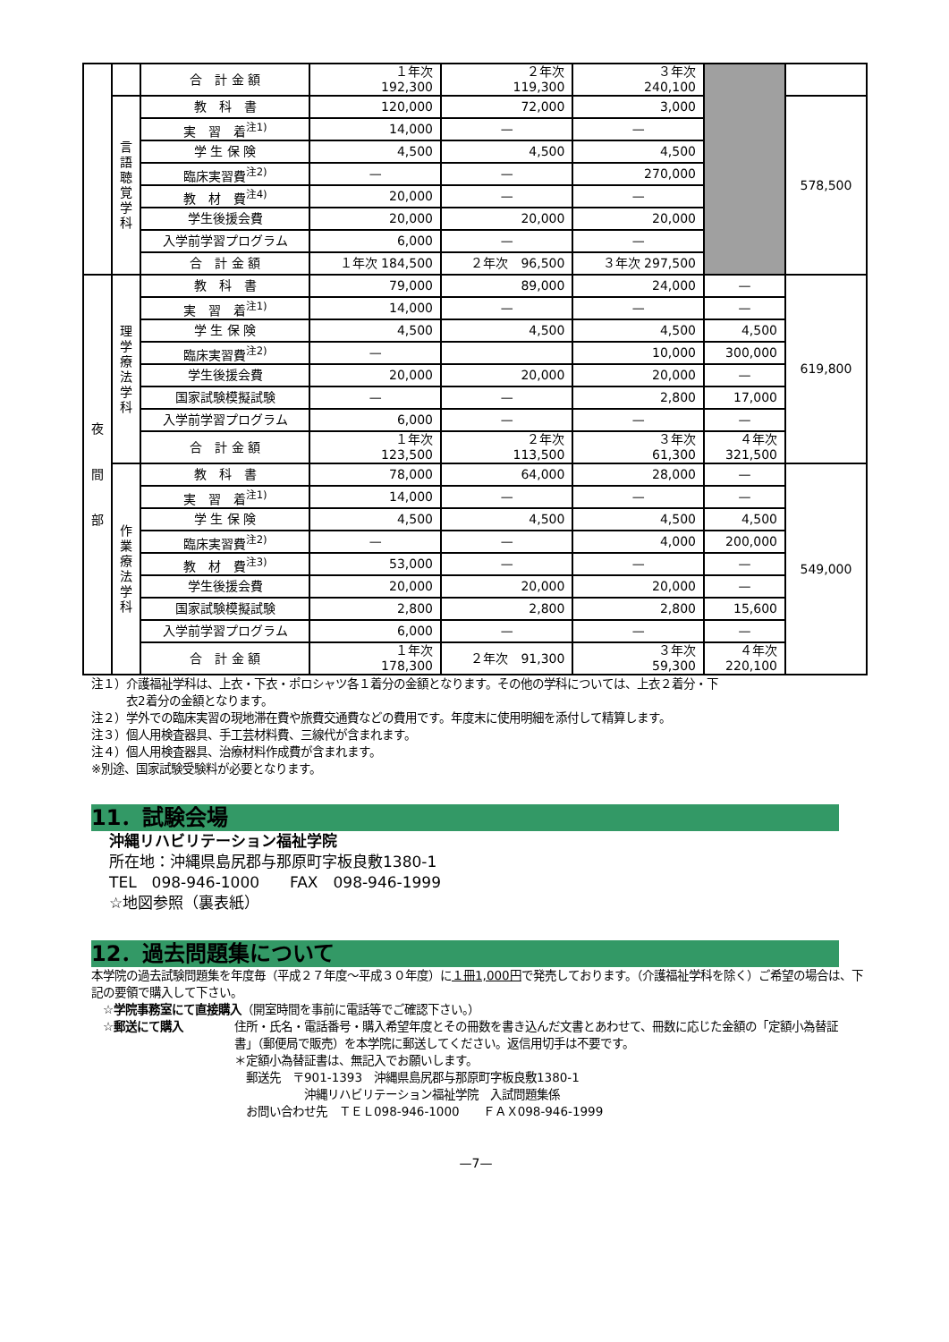| | | 合 計 金 額 | １年次 192,300 | ２年次 119,300 | ３年次 240,100 | | |
| | 言 語 聴 覚 学 科 | 教 科 書 | 120,000 | 72,000 | 3,000 | | 578,500 |
| | | 実 習 着<sup>注1)</sup> | 14,000 | — | — | | |
| | | 学 生 保 険 | 4,500 | 4,500 | 4,500 | | |
| | | 臨床実習費<sup>注2)</sup> | — | — | 270,000 | | |
| | | 教 材 費<sup>注4)</sup> | 20,000 | — | — | | |
| | | 学生後援会費 | 20,000 | 20,000 | 20,000 | | |
| | | 入学前学習プログラム | 6,000 | — | — | | |
| | | 合 計 金 額 | １年次 184,500 | ２年次 96,500 | ３年次 297,500 | | |
| 夜 間 部 | 理 学 療 法 学 科 | 教 科 書 | 79,000 | 89,000 | 24,000 | — | 619,800 |
| | | 実 習 着<sup>注1)</sup> | 14,000 | — | — | — | |
| | | 学 生 保 険 | 4,500 | 4,500 | 4,500 | 4,500 | |
| | | 臨床実習費<sup>注2)</sup> | — | | 10,000 | 300,000 | |
| | | 学生後援会費 | 20,000 | 20,000 | 20,000 | — | |
| | | 国家試験模擬試験 | — | — | 2,800 | 17,000 | |
| | | 入学前学習プログラム | 6,000 | — | — | — | |
| | | 合 計 金 額 | １年次 123,500 | ２年次 113,500 | ３年次 61,300 | ４年次 321,500 | |
| | 作 業 療 法 学 科 | 教 科 書 | 78,000 | 64,000 | 28,000 | — | 549,000 |
| | | 実 習 着<sup>注1)</sup> | 14,000 | — | — | — | |
| | | 学 生 保 険 | 4,500 | 4,500 | 4,500 | 4,500 | |
| | | 臨床実習費<sup>注2)</sup> | — | — | 4,000 | 200,000 | |
| | | 教 材 費<sup>注3)</sup> | 53,000 | — | — | — | |
| | | 学生後援会費 | 20,000 | 20,000 | 20,000 | — | |
| | | 国家試験模擬試験 | 2,800 | 2,800 | 2,800 | 15,600 | |
| | | 入学前学習プログラム | 6,000 | — | — | — | |
| | | 合 計 金 額 | １年次 178,300 | ２年次 91,300 | ３年次 59,300 | ４年次 220,100 | |
注１）介護福祉学科は、上衣・下衣・ポロシャツ各１着分の金額となります。その他の学科については、上衣２着分・下
　　　衣2着分の金額となります。
注２）学外での臨床実習の現地滞在費や旅費交通費などの費用です。年度末に使用明細を添付して精算します。
注３）個人用検査器具、手工芸材料費、三線代が含まれます。
注４）個人用検査器具、治療材料作成費が含まれます。
※別途、国家試験受験料が必要となります。
11．試験会場
沖縄リハビリテーション福祉学院
所在地：沖縄県島尻郡与那原町字板良敷1380-1
TEL　098-946-1000　　FAX　098-946-1999
☆地図参照（裏表紙）
12．過去問題集について
本学院の過去試験問題集を年度毎（平成２７年度～平成３０年度）に１冊1,000円で発売しております。（介護福祉学科を除く）ご希望の場合は、下記の要領で購入して下さい。
　☆学院事務室にて直接購入（開室時間を事前に電話等でご確認下さい。）
　☆郵送にて購入 住所・氏名・電話番号・購入希望年度とその冊数を書き込んだ文書とあわせて、冊数に応じた金額の「定額小為替証書」（郵便局で販売）を本学院に郵送してください。返信用切手は不要です。
＊定額小為替証書は、無記入でお願いします。
　郵送先　〒901-1393　沖縄県島尻郡与那原町字板良敷1380-1
　　　　　　沖縄リハビリテーション福祉学院　入試問題集係
　お問い合わせ先　ＴＥＬ098-946-1000　　ＦＡＸ098-946-1999
—7—